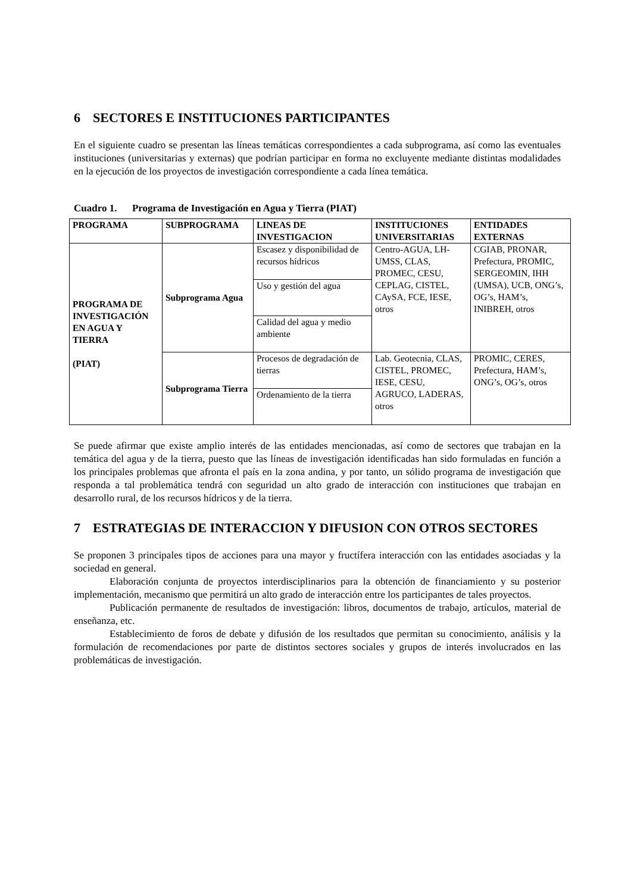6 SECTORES E INSTITUCIONES PARTICIPANTES
En el siguiente cuadro se presentan las líneas temáticas correspondientes a cada subprograma, así como las eventuales instituciones (universitarias y externas) que podrían participar en forma no excluyente mediante distintas modalidades en la ejecución de los proyectos de investigación correspondiente a cada línea temática.
Cuadro 1. Programa de Investigación en Agua y Tierra (PIAT)
| PROGRAMA | SUBPROGRAMA | LINEAS DE INVESTIGACION | INSTITUCIONES UNIVERSITARIAS | ENTIDADES EXTERNAS |
| --- | --- | --- | --- | --- |
| PROGRAMA DE INVESTIGACIÓN EN AGUA Y TIERRA (PIAT) | Subprograma Agua | Escasez y disponibilidad de recursos hídricos | Centro-AGUA, LH-UMSS, CLAS, PROMEC, CESU, CEPLAG, CISTEL, CAySA, FCE, IESE, otros | CGIAB, PRONAR, Prefectura, PROMIC, SERGEOMIN, IHH (UMSA), UCB, ONG’s, OG’s, HAM’s, INIBREH, otros |
| | | Uso y gestión del agua | | |
| | | Calidad del agua y medio ambiente | | |
| | Subprograma Tierra | Procesos de degradación de tierras | Lab. Geotecnia, CLAS, CISTEL, PROMEC, IESE, CESU, AGRUCO, LADERAS, otros | PROMIC, CERES, Prefectura, HAM’s, ONG’s, OG’s, otros |
| | | Ordenamiento de la tierra | | |
Se puede afirmar que existe amplio interés de las entidades mencionadas, así como de sectores que trabajan en la temática del agua y de la tierra, puesto que las líneas de investigación identificadas han sido formuladas en función a los principales problemas que afronta el país en la zona andina, y por tanto, un sólido programa de investigación que responda a tal problemática tendrá con seguridad un alto grado de interacción con instituciones que trabajan en desarrollo rural, de los recursos hídricos y de la tierra.
7 ESTRATEGIAS DE INTERACCION Y DIFUSION CON OTROS SECTORES
Se proponen 3 principales tipos de acciones para una mayor y fructífera interacción con las entidades asociadas y la sociedad en general.
Elaboración conjunta de proyectos interdisciplinarios para la obtención de financiamiento y su posterior implementación, mecanismo que permitirá un alto grado de interacción entre los participantes de tales proyectos.
Publicación permanente de resultados de investigación: libros, documentos de trabajo, artículos, material de enseñanza, etc.
Establecimiento de foros de debate y difusión de los resultados que permitan su conocimiento, análisis y la formulación de recomendaciones por parte de distintos sectores sociales y grupos de interés involucrados en las problemáticas de investigación.